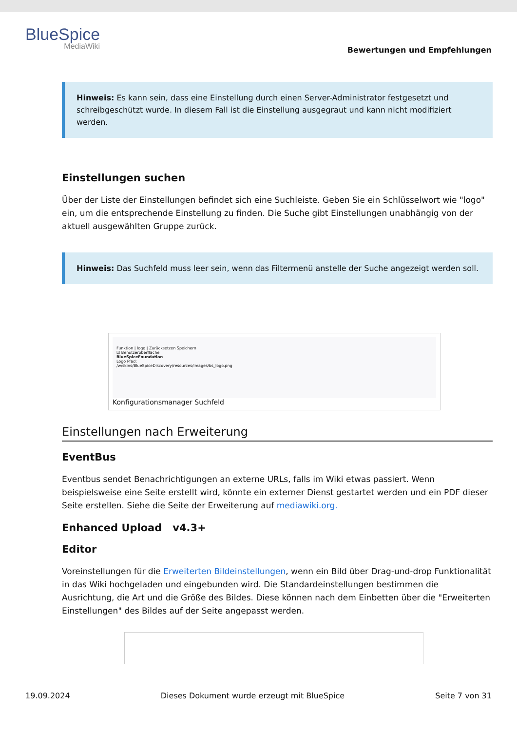BlueSpice
MediaWiki
Bewertungen und Empfehlungen
Hinweis: Es kann sein, dass eine Einstellung durch einen Server-Administrator festgesetzt und schreibgeschützt wurde. In diesem Fall ist die Einstellung ausgegraut und kann nicht modifiziert werden.
Einstellungen suchen
Über der Liste der Einstellungen befindet sich eine Suchleiste. Geben Sie ein Schlüsselwort wie "logo" ein, um die entsprechende Einstellung zu finden. Die Suche gibt Einstellungen unabhängig von der aktuell ausgewählten Gruppe zurück.
Hinweis: Das Suchfeld muss leer sein, wenn das Filtermenü anstelle der Suche angezeigt werden soll.
Funktion | logo | Zurücksetzen Speichern
☑ Benutzeroberfläche
BlueSpiceFoundation
Logo Pfad:
/w/skins/BlueSpiceDiscovery/resources/images/bs_logo.png
Konfigurationsmanager Suchfeld
Einstellungen nach Erweiterung
EventBus
Eventbus sendet Benachrichtigungen an externe URLs, falls im Wiki etwas passiert. Wenn beispielsweise eine Seite erstellt wird, könnte ein externer Dienst gestartet werden und ein PDF dieser Seite erstellen. Siehe die Seite der Erweiterung auf mediawiki.org.
Enhanced Upload v4.3+
Editor
Voreinstellungen für die Erweiterten Bildeinstellungen, wenn ein Bild über Drag-und-drop Funktionalität in das Wiki hochgeladen und eingebunden wird. Die Standardeinstellungen bestimmen die Ausrichtung, die Art und die Größe des Bildes. Diese können nach dem Einbetten über die "Erweiterten Einstellungen" des Bildes auf der Seite angepasst werden.
19.09.2024 Dieses Dokument wurde erzeugt mit BlueSpice Seite 7 von 31